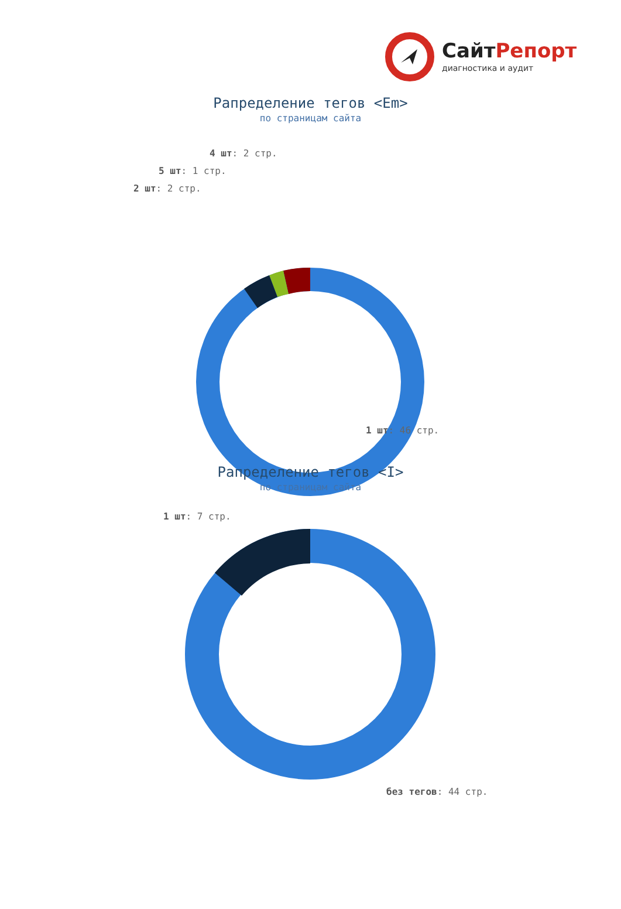СайтРепорт
диагностика и аудит
Рапределение тегов <Em>
по страницам сайта
4 шт: 2 стр.
5 шт: 1 стр.
2 шт: 2 стр.
1 шт: 46 стр.
Рапределение тегов <I>
по страницам сайта
1 шт: 7 стр.
без тегов: 44 стр.